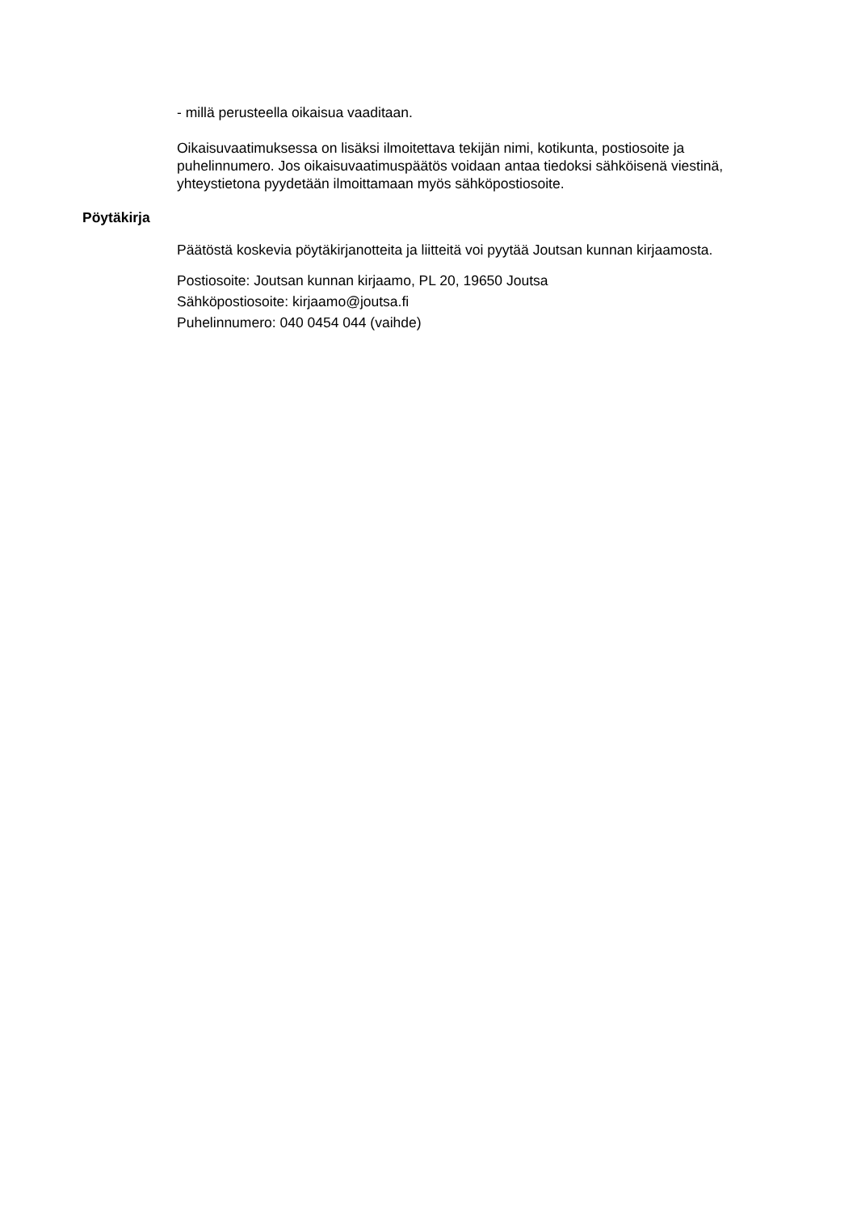- millä perusteella oikaisua vaaditaan.
Oikaisuvaatimuksessa on lisäksi ilmoitettava tekijän nimi, kotikunta, postiosoite ja puhelinnumero. Jos oikaisuvaatimuspäätös voidaan antaa tiedoksi sähköisenä viestinä, yhteystietona pyydetään ilmoittamaan myös sähköpostiosoite.
Pöytäkirja
Päätöstä koskevia pöytäkirjanotteita ja liitteitä voi pyytää Joutsan kunnan kirjaamosta.
Postiosoite: Joutsan kunnan kirjaamo, PL 20, 19650 Joutsa
Sähköpostiosoite: kirjaamo@joutsa.fi
Puhelinnumero: 040 0454 044 (vaihde)